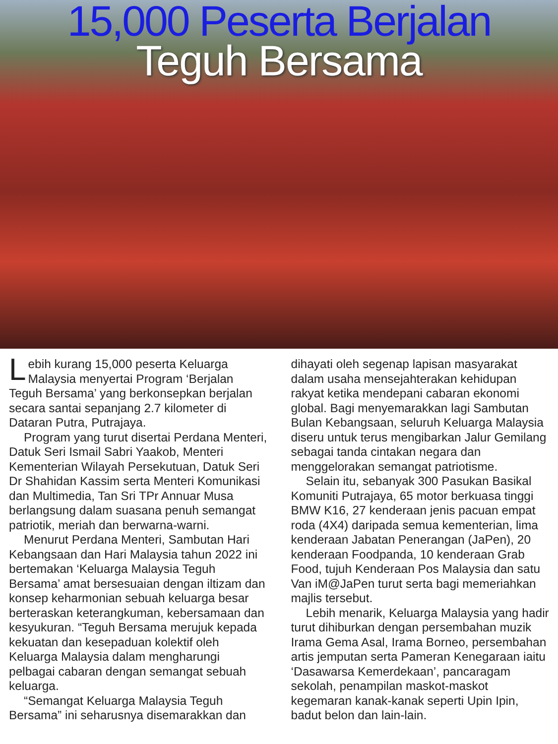15,000 Peserta Berjalan
Teguh Bersama
Lebih kurang 15,000 peserta Keluarga Malaysia menyertai Program ‘Berjalan Teguh Bersama’ yang berkonsepkan berjalan secara santai sepanjang 2.7 kilometer di Dataran Putra, Putrajaya.
Program yang turut disertai Perdana Menteri, Datuk Seri Ismail Sabri Yaakob, Menteri Kementerian Wilayah Persekutuan, Datuk Seri Dr Shahidan Kassim serta Menteri Komunikasi dan Multimedia, Tan Sri TPr Annuar Musa berlangsung dalam suasana penuh semangat patriotik, meriah dan berwarna-warni.
Menurut Perdana Menteri, Sambutan Hari Kebangsaan dan Hari Malaysia tahun 2022 ini bertemakan ‘Keluarga Malaysia Teguh Bersama’ amat bersesuaian dengan iltizam dan konsep keharmonian sebuah keluarga besar berteraskan keterangkuman, kebersamaan dan kesyukuran. “Teguh Bersama merujuk kepada kekuatan dan kesepaduan kolektif oleh Keluarga Malaysia dalam mengharungi pelbagai cabaran dengan semangat sebuah keluarga.
“Semangat Keluarga Malaysia Teguh Bersama” ini seharusnya disemarakkan dan
dihayati oleh segenap lapisan masyarakat dalam usaha mensejahterakan kehidupan rakyat ketika mendepani cabaran ekonomi global. Bagi menyemarakkan lagi Sambutan Bulan Kebangsaan, seluruh Keluarga Malaysia diseru untuk terus mengibarkan Jalur Gemilang sebagai tanda cintakan negara dan menggelorakan semangat patriotisme.
Selain itu, sebanyak 300 Pasukan Basikal Komuniti Putrajaya, 65 motor berkuasa tinggi BMW K16, 27 kenderaan jenis pacuan empat roda (4X4) daripada semua kementerian, lima kenderaan Jabatan Penerangan (JaPen), 20 kenderaan Foodpanda, 10 kenderaan Grab Food, tujuh Kenderaan Pos Malaysia dan satu Van iM@JaPen turut serta bagi memeriahkan majlis tersebut.
Lebih menarik, Keluarga Malaysia yang hadir turut dihiburkan dengan persembahan muzik Irama Gema Asal, Irama Borneo, persembahan artis jemputan serta Pameran Kenegaraan iaitu ‘Dasawarsa Kemerdekaan’, pancaragam sekolah, penampilan maskot-maskot kegemaran kanak-kanak seperti Upin Ipin, badut belon dan lain-lain.